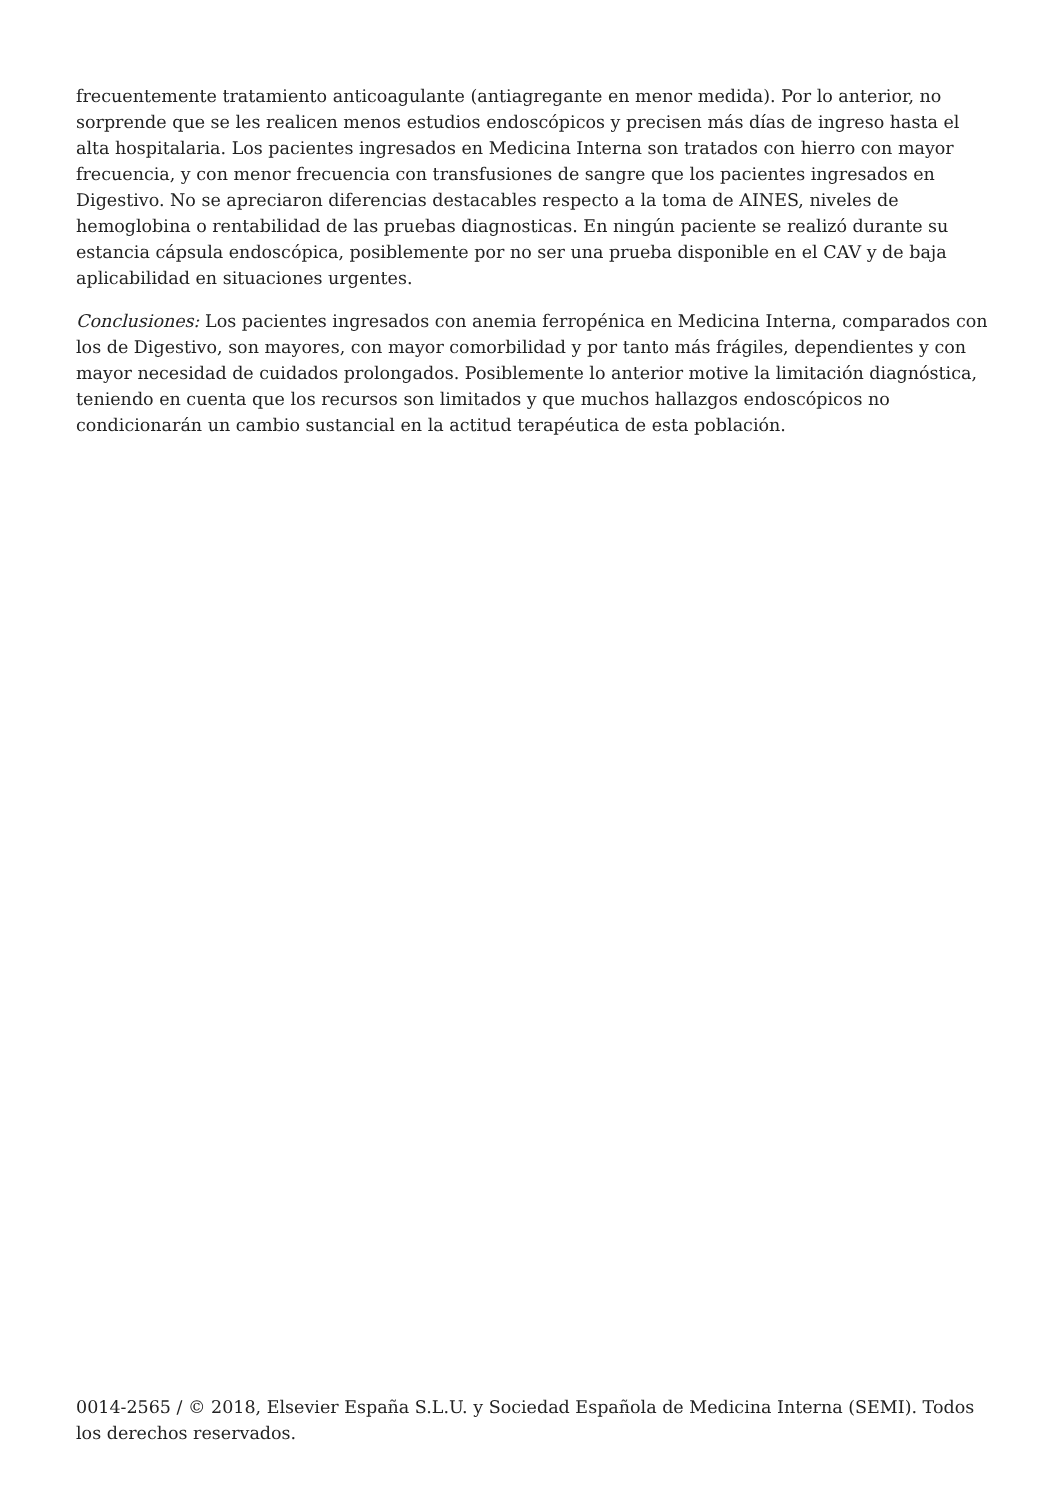frecuentemente tratamiento anticoagulante (antiagregante en menor medida). Por lo anterior, no sorprende que se les realicen menos estudios endoscópicos y precisen más días de ingreso hasta el alta hospitalaria. Los pacientes ingresados en Medicina Interna son tratados con hierro con mayor frecuencia, y con menor frecuencia con transfusiones de sangre que los pacientes ingresados en Digestivo. No se apreciaron diferencias destacables respecto a la toma de AINES, niveles de hemoglobina o rentabilidad de las pruebas diagnosticas. En ningún paciente se realizó durante su estancia cápsula endoscópica, posiblemente por no ser una prueba disponible en el CAV y de baja aplicabilidad en situaciones urgentes.
Conclusiones: Los pacientes ingresados con anemia ferropénica en Medicina Interna, comparados con los de Digestivo, son mayores, con mayor comorbilidad y por tanto más frágiles, dependientes y con mayor necesidad de cuidados prolongados. Posiblemente lo anterior motive la limitación diagnóstica, teniendo en cuenta que los recursos son limitados y que muchos hallazgos endoscópicos no condicionarán un cambio sustancial en la actitud terapéutica de esta población.
0014-2565 / © 2018, Elsevier España S.L.U. y Sociedad Española de Medicina Interna (SEMI). Todos los derechos reservados.